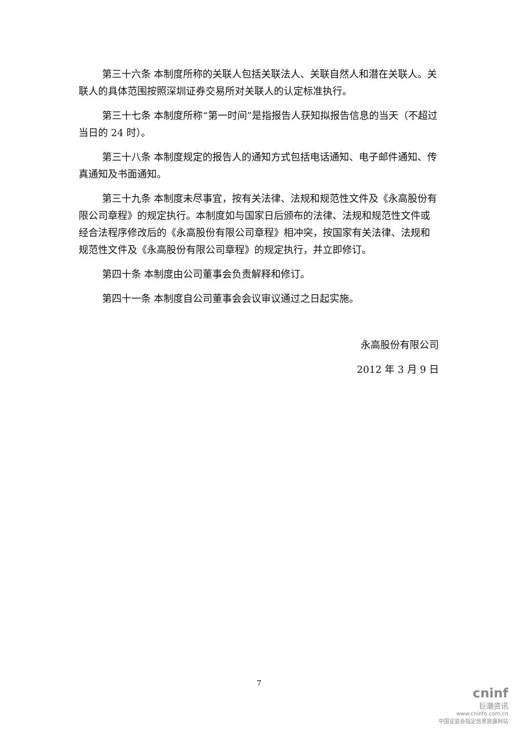第三十六条 本制度所称的关联人包括关联法人、关联自然人和潜在关联人。关联人的具体范围按照深圳证券交易所对关联人的认定标准执行。
第三十七条 本制度所称“第一时间”是指报告人获知拟报告信息的当天（不超过当日的 24 时）。
第三十八条 本制度规定的报告人的通知方式包括电话通知、电子邮件通知、传真通知及书面通知。
第三十九条 本制度未尽事宜，按有关法律、法规和规范性文件及《永高股份有限公司章程》的规定执行。本制度如与国家日后颁布的法律、法规和规范性文件或经合法程序修改后的《永高股份有限公司章程》相冲突，按国家有关法律、法规和规范性文件及《永高股份有限公司章程》的规定执行，并立即修订。
第四十条 本制度由公司董事会负责解释和修订。
第四十一条 本制度自公司董事会会议审议通过之日起实施。
永高股份有限公司
2012 年 3 月 9 日
7
cninf
巨潮资讯
www.cninfo.com.cn
中国证监会指定信息披露网站